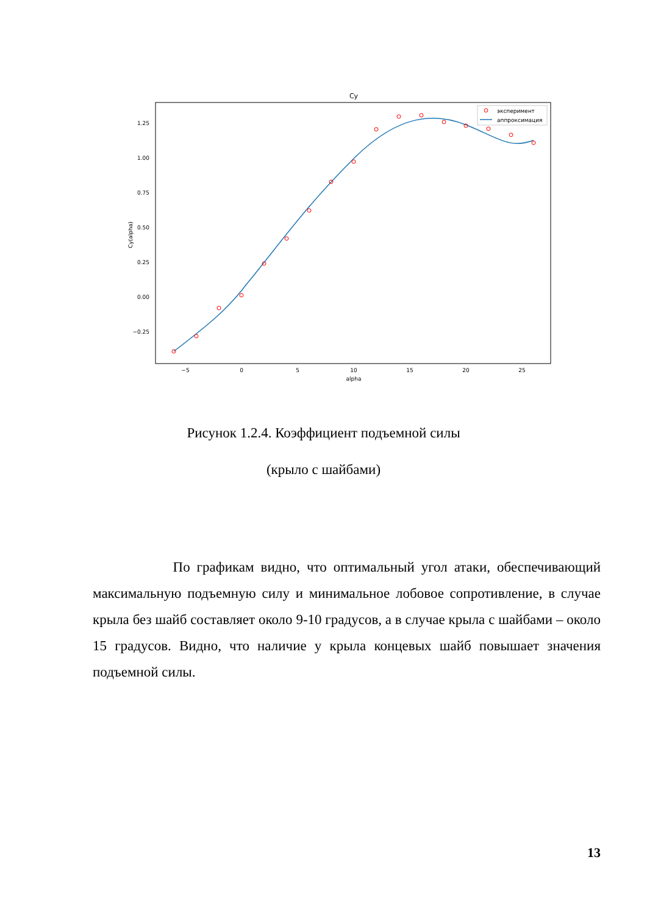Cy
1.25
1.00
0.75
0.50
0.25
0.00
−0.25
Cy(alpha)
−5
0
5
10
15
20
25
alpha
эксперимент
аппроксимация
Рисунок 1.2.4. Коэффициент подъемной силы
(крыло с шайбами)
По графикам видно, что оптимальный угол атаки, обеспечивающий максимальную подъемную силу и минимальное лобовое сопротивление, в случае крыла без шайб составляет около 9-10 градусов, а в случае крыла с шайбами – около 15 градусов. Видно, что наличие у крыла концевых шайб повышает значения подъемной силы.
13